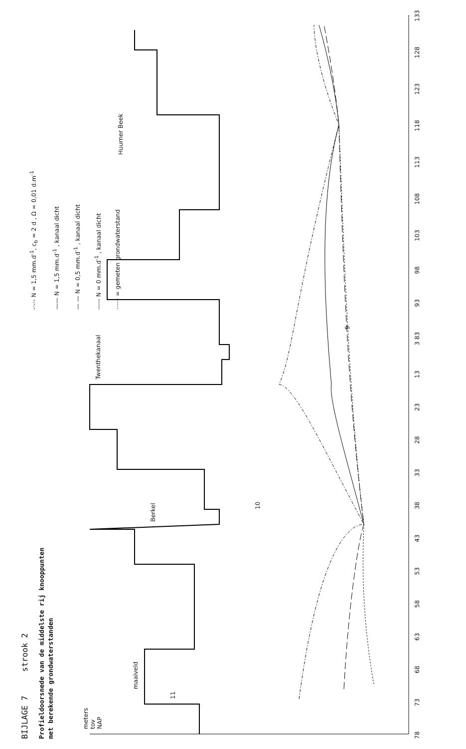BIJLAGE 7 strook 2
Profieldoorsnede van de middelste rij knooppunten
met berekende grondwaterstanden
-·-·- N = 1,5 mm.d<sup>-1</sup>, c<sub>b</sub> = 2 d , Ω = 0,01 d.m<sup>-1</sup>
—— N = 1,5 mm.d<sup>-1</sup> , kanaal dicht
— — N = 0,5 mm.d<sup>-1</sup> , kanaal dicht
----- N = 0 mm.d<sup>-1</sup> , kanaal dicht
······ = gemeten grondwaterstand
meters
tov
NAP
maaiveld
Berkel
Twenthekanaal
Huurner Beek
11
10
9
78 73 68 63 58 53 43 38 33 28 23 13 3 83 93 98 103 108 113 118 123 128 133